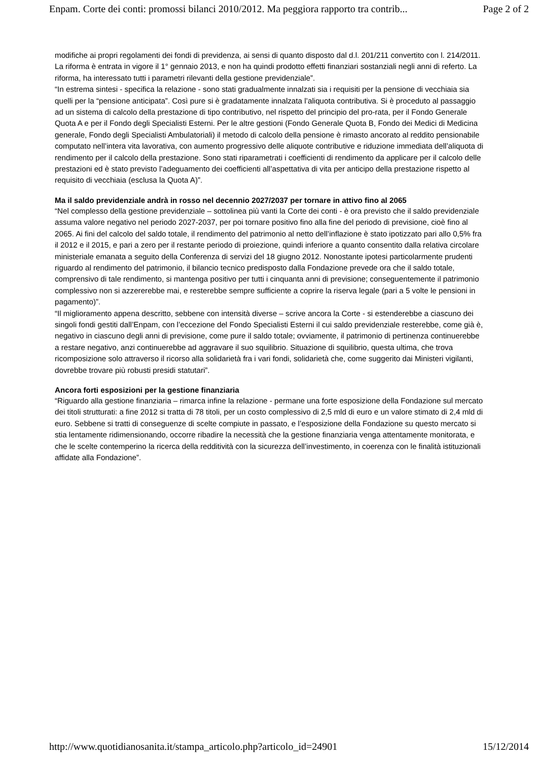Enpam. Corte dei conti: promossi bilanci 2010/2012. Ma peggiora rapporto tra contrib... Page 2 of 2
modifiche ai propri regolamenti dei fondi di previdenza, ai sensi di quanto disposto dal d.l. 201/211 convertito con l. 214/2011. La riforma è entrata in vigore il 1° gennaio 2013, e non ha quindi prodotto effetti finanziari sostanziali negli anni di referto. La riforma, ha interessato tutti i parametri rilevanti della gestione previdenziale”.
“In estrema sintesi - specifica la relazione - sono stati gradualmente innalzati sia i requisiti per la pensione di vecchiaia sia quelli per la “pensione anticipata”. Così pure si è gradatamente innalzata l’aliquota contributiva. Si è proceduto al passaggio ad un sistema di calcolo della prestazione di tipo contributivo, nel rispetto del principio del pro-rata, per il Fondo Generale Quota A e per il Fondo degli Specialisti Esterni. Per le altre gestioni (Fondo Generale Quota B, Fondo dei Medici di Medicina generale, Fondo degli Specialisti Ambulatoriali) il metodo di calcolo della pensione è rimasto ancorato al reddito pensionabile computato nell’intera vita lavorativa, con aumento progressivo delle aliquote contributive e riduzione immediata dell’aliquota di rendimento per il calcolo della prestazione. Sono stati riparametrati i coefficienti di rendimento da applicare per il calcolo delle prestazioni ed è stato previsto l’adeguamento dei coefficienti all’aspettativa di vita per anticipo della prestazione rispetto al requisito di vecchiaia (esclusa la Quota A)”.
Ma il saldo previdenziale andrà in rosso nel decennio 2027/2037 per tornare in attivo fino al 2065
“Nel complesso della gestione previdenziale – sottolinea più vanti la Corte dei conti - è ora previsto che il saldo previdenziale assuma valore negativo nel periodo 2027-2037, per poi tornare positivo fino alla fine del periodo di previsione, cioè fino al 2065. Ai fini del calcolo del saldo totale, il rendimento del patrimonio al netto dell’inflazione è stato ipotizzato pari allo 0,5% fra il 2012 e il 2015, e pari a zero per il restante periodo di proiezione, quindi inferiore a quanto consentito dalla relativa circolare ministeriale emanata a seguito della Conferenza di servizi del 18 giugno 2012. Nonostante ipotesi particolarmente prudenti riguardo al rendimento del patrimonio, il bilancio tecnico predisposto dalla Fondazione prevede ora che il saldo totale, comprensivo di tale rendimento, si mantenga positivo per tutti i cinquanta anni di previsione; conseguentemente il patrimonio complessivo non si azzererebbe mai, e resterebbe sempre sufficiente a coprire la riserva legale (pari a 5 volte le pensioni in pagamento)”.
“Il miglioramento appena descritto, sebbene con intensità diverse – scrive ancora la Corte - si estenderebbe a ciascuno dei singoli fondi gestiti dall’Enpam, con l’eccezione del Fondo Specialisti Esterni il cui saldo previdenziale resterebbe, come già è, negativo in ciascuno degli anni di previsione, come pure il saldo totale; ovviamente, il patrimonio di pertinenza continuerebbe a restare negativo, anzi continuerebbe ad aggravare il suo squilibrio. Situazione di squilibrio, questa ultima, che trova ricomposizione solo attraverso il ricorso alla solidarietà fra i vari fondi, solidarietà che, come suggerito dai Ministeri vigilanti, dovrebbe trovare più robusti presidi statutari”.
Ancora forti esposizioni per la gestione finanziaria
“Riguardo alla gestione finanziaria – rimarca infine la relazione - permane una forte esposizione della Fondazione sul mercato dei titoli strutturati: a fine 2012 si tratta di 78 titoli, per un costo complessivo di 2,5 mld di euro e un valore stimato di 2,4 mld di euro. Sebbene si tratti di conseguenze di scelte compiute in passato, e l’esposizione della Fondazione su questo mercato si stia lentamente ridimensionando, occorre ribadire la necessità che la gestione finanziaria venga attentamente monitorata, e che le scelte contemperino la ricerca della redditività con la sicurezza dell’investimento, in coerenza con le finalità istituzionali affidate alla Fondazione”.
http://www.quotidianosanita.it/stampa_articolo.php?articolo_id=24901 15/12/2014